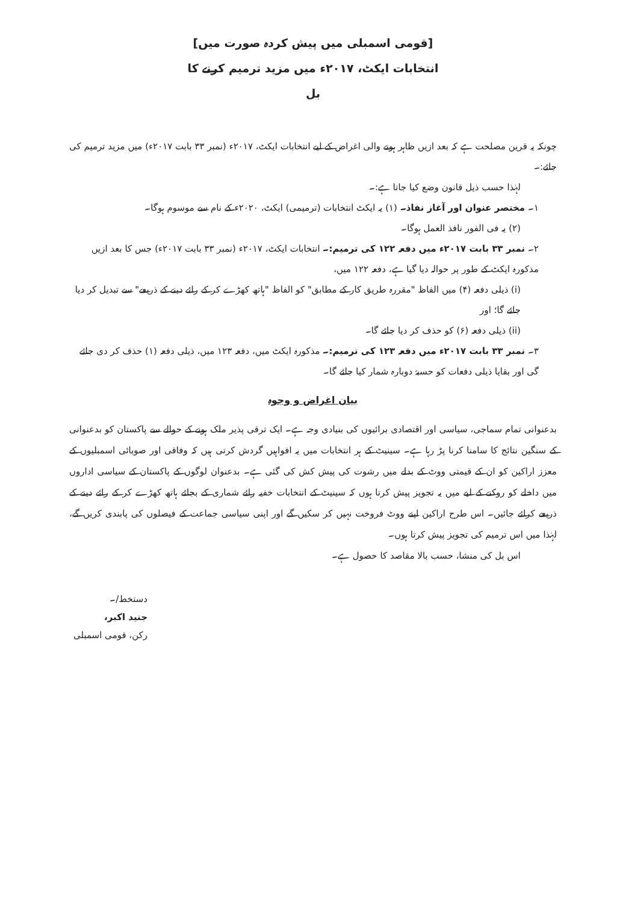[قومی اسمبلی میں پیش کردہ صورت میں]
انتخابات ایکٹ، ۲۰۱۷ء میں مزید ترمیم کرنے کا
بل
چونکہ یہ قرین مصلحت ہے کہ بعد ازیں ظاہر ہونے والی اغراض کے لیے انتخابات ایکٹ، ۲۰۱۷ء (نمبر ۳۳ بابت ۲۰۱۷ء) میں مزید ترمیم کی جائے:۔
لہٰذا حسب ذیل قانون وضع کیا جاتا ہے:۔
۱۔ مختصر عنوان اور آغاز نفاذ۔ (۱) یہ ایکٹ انتخابات (ترمیمی) ایکٹ، ۲۰۲۰ء کے نام سے موسوم ہوگا۔
(۲) یہ فی الفور نافذ العمل ہوگا۔
۲۔ نمبر ۳۳ بابت ۲۰۱۷ء میں دفعہ ۱۲۲ کی ترمیم:۔ انتخابات ایکٹ، ۲۰۱۷ء (نمبر ۳۳ بابت ۲۰۱۷ء) جس کا بعد ازیں مذکورہ ایکٹ کے طور پر حوالہ دیا گیا ہے، دفعہ ۱۲۲ میں،
(i) ذیلی دفعہ (۴) میں الفاظ "مقررہ طریق کار کے مطابق" کو الفاظ "ہاتھ کھڑے کر کے رائے دینے کے ذریعے" سے تبدیل کر دیا جائے گا؛ اور
(ii) ذیلی دفعہ (۶) کو حذف کر دیا جائے گا۔
۳۔ نمبر ۳۳ بابت ۲۰۱۷ء میں دفعہ ۱۲۳ کی ترمیم:۔ مذکورہ ایکٹ میں، دفعہ ۱۲۳ میں، ذیلی دفعہ (۱) حذف کر دی جائے گی اور بقایا ذیلی دفعات کو حسبہٗ دوبارہ شمار کیا جائے گا۔
بیان اغراض و وجوہ
بدعنوانی تمام سماجی، سیاسی اور اقتصادی برائیوں کی بنیادی وجہ ہے۔ ایک ترقی پذیر ملک ہونے کے حوالے سے پاکستان کو بدعنوانی کے سنگین نتائج کا سامنا کرنا پڑ رہا ہے۔ سینیٹ کے ہر انتخابات میں یہ افواہیں گردش کرتی ہیں کہ وفاقی اور صوبائی اسمبلیوں کے معزز اراکین کو ان کے قیمتی ووٹ کے بدلے میں رشوت کی پیش کش کی گئی ہے۔ بدعنوان لوگوں کے پاکستان کے سیاسی اداروں میں داخلے کو روکنے کے لیے میں یہ تجویز پیش کرتا ہوں کہ سینیٹ کے انتخابات خفیہ رائے شماری کے بجائے ہاتھ کھڑے کر کے رائے دینے کے ذریعے کرائے جائیں۔ اس طرح اراکین اپنے ووٹ فروخت نہیں کر سکیں گے اور اپنی سیاسی جماعت کے فیصلوں کی پابندی کریں گے، لہٰذا میں اس ترمیم کی تجویز پیش کرتا ہوں۔
اس بل کی منشا، حسب بالا مقاصد کا حصول ہے۔
دستخط/۔
جنید اکبر،
رکن، قومی اسمبلی